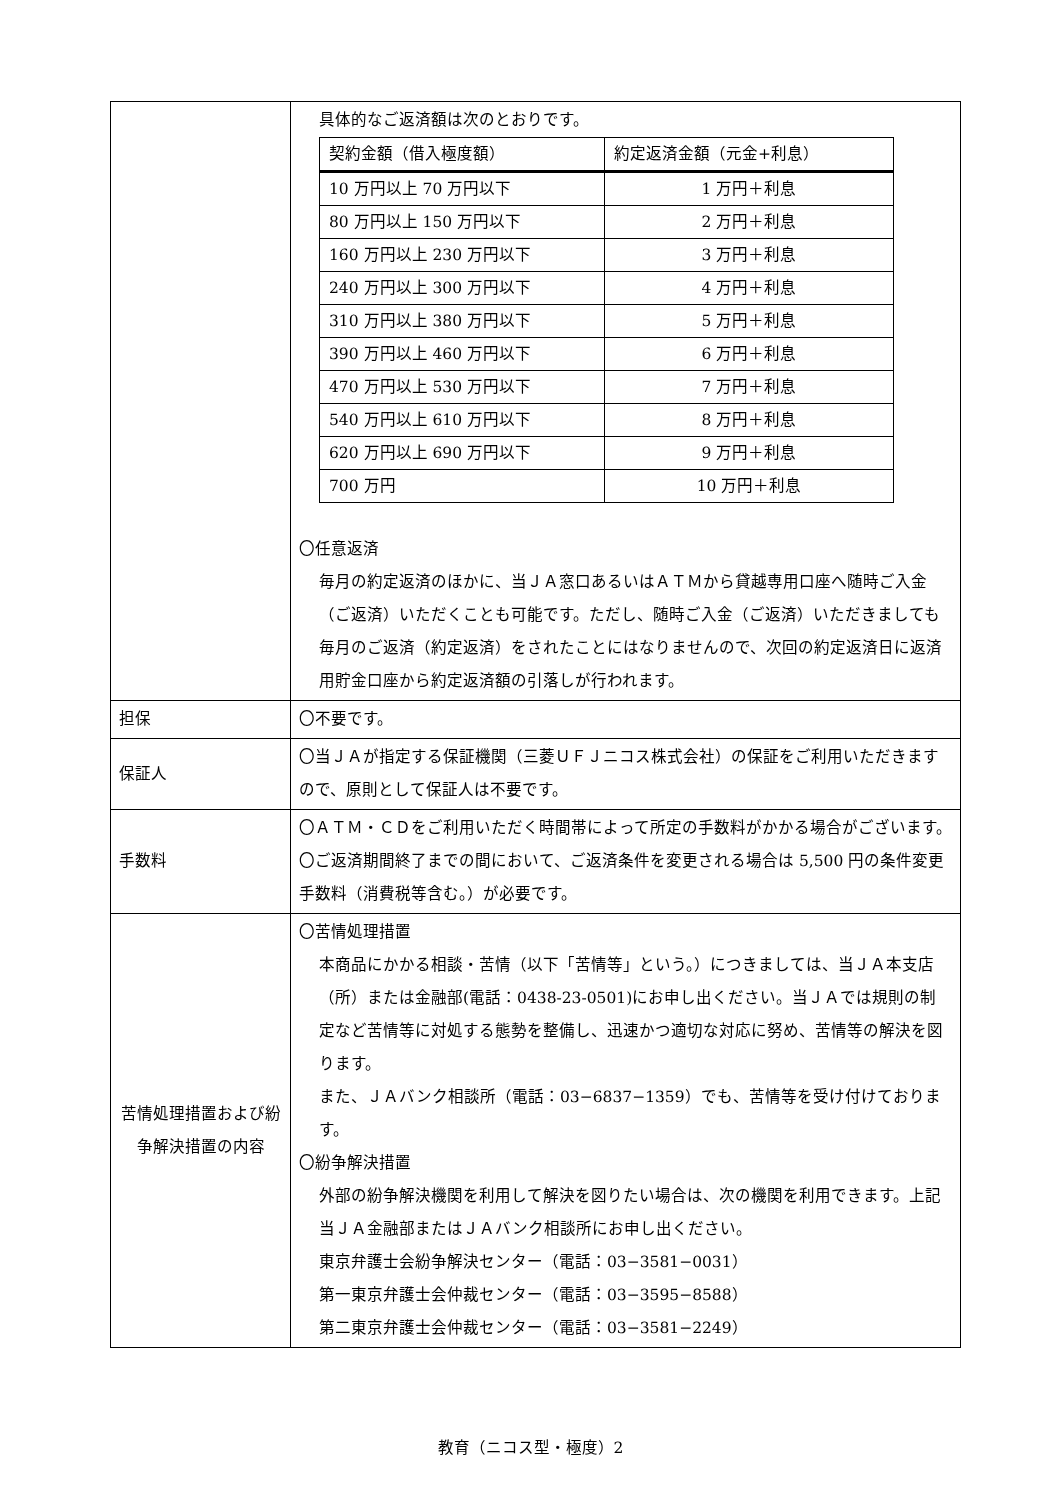| | 具体的なご返済額は次のとおりです。 / 契約金額（借入極度額） / 約定返済金額（元金+利息） / / --- / --- / / 10 万円以上 70 万円以下 / 1 万円＋利息 / / 80 万円以上 150 万円以下 / 2 万円＋利息 / / 160 万円以上 230 万円以下 / 3 万円＋利息 / / 240 万円以上 300 万円以下 / 4 万円＋利息 / / 310 万円以上 380 万円以下 / 5 万円＋利息 / / 390 万円以上 460 万円以下 / 6 万円＋利息 / / 470 万円以上 530 万円以下 / 7 万円＋利息 / / 540 万円以上 610 万円以下 / 8 万円＋利息 / / 620 万円以上 690 万円以下 / 9 万円＋利息 / / 700 万円 / 10 万円＋利息 / 〇任意返済 毎月の約定返済のほかに、当ＪＡ窓口あるいはＡＴＭから貸越専用口座へ随時ご入金（ご返済）いただくことも可能です。ただし、随時ご入金（ご返済）いただきましても毎月のご返済（約定返済）をされたことにはなりませんので、次回の約定返済日に返済用貯金口座から約定返済額の引落しが行われます。 |
| 担保 | 〇不要です。 |
| 保証人 | 〇当ＪＡが指定する保証機関（三菱ＵＦＪニコス株式会社）の保証をご利用いただきますので、原則として保証人は不要です。 |
| 手数料 | 〇ＡＴＭ・ＣＤをご利用いただく時間帯によって所定の手数料がかかる場合がございます。 〇ご返済期間終了までの間において、ご返済条件を変更される場合は 5,500 円の条件変更手数料（消費税等含む。）が必要です。 |
| 苦情処理措置および紛争解決措置の内容 | 〇苦情処理措置 本商品にかかる相談・苦情（以下「苦情等」という。）につきましては、当ＪＡ本支店（所）または金融部(電話：0438-23-0501)にお申し出ください。当ＪＡでは規則の制定など苦情等に対処する態勢を整備し、迅速かつ適切な対応に努め、苦情等の解決を図ります。 また、ＪＡバンク相談所（電話：03−6837−1359）でも、苦情等を受け付けております。 〇紛争解決措置 外部の紛争解決機関を利用して解決を図りたい場合は、次の機関を利用できます。上記当ＪＡ金融部またはＪＡバンク相談所にお申し出ください。 東京弁護士会紛争解決センター（電話：03−3581−0031） 第一東京弁護士会仲裁センター（電話：03−3595−8588） 第二東京弁護士会仲裁センター（電話：03−3581−2249） |
教育（ニコス型・極度）2